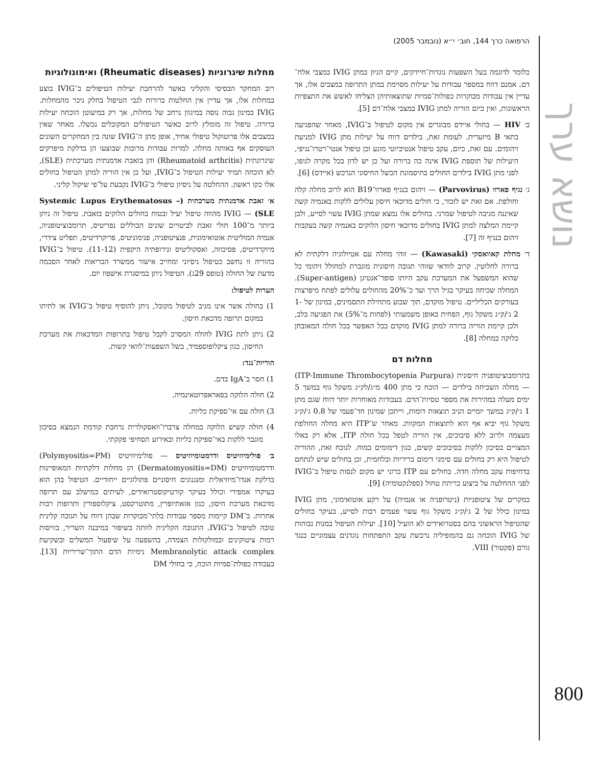הרפואה כרך 144, חוב׳ י״א (נובמבר 2005)
נושא ערך
800
כלומר לדוגמה בעל השפעות נוגדות־חיידקים, קיים הגיון במתן IVIG במצבי אלח־דם. אמנם דווח במספר עבודות על יעילות מסוימת במתן התרופה במצבים אלו, אך עדיין אין עבודות מבוקרות כפולות־סמיות שתוצאותיהן הצליחו לאשש את התצפיות הראשונות, ואין כיום הוריה למתן IVIG במצבי אלח־דם [5].
ב׳ HIV — בחולי איידס מבוגרים אין מקום לטיפול ב־IVIG, מאחר שהפגיעה בתאי B מיזערית. לעומת זאת, בילדים דווח על יעילות מתן IVIG למניעת זיהומים. עם זאת, כיום, עקב טיפול אנטיביוטי מונע וכן טיפול אנטי־רטרו־נגיפי, היעילות של תוספת IVIG אינה כה ברורה ועל כן יש לדון בכל מקרה לגופו, לפני מתן IVIG בילדים החולים בתיסמונת הכשל החיסוני הנרכש (איידס) [6].
ג׳ נגיף פארוו (Parvovirus) — זיהום בנגיף פארוו־B19 הוא לרוב מחלה קלה וחולפת. אם זאת יש לזכור, כי חולים מדוכאי חיסון עלולים ללקות באנמיה קשה שאיננה מגיבה לטיפול שמרני. בחולים אלו נמצא שמתן IVIG עשוי לסייע, ולכן קיימת המלצה למתן IVIG בחולים מדוכאי חיסון הלוקים באנמיה קשה בעקבות זיהום בנגיף זה [7].
ד׳ מחלת קאוואסקי (Kawasaki) — זוהי מחלה עם אטיולוגיה דלקתית לא ברורה לחלוטין. קרוב לוודאי שזוהי תגובה חיסונית מוגברת למחולל זיהומי כל שהוא המשפעל את המערכת עקב היותו סופר־אנטיגן (Super-antigen). המחלה שכיחה בעיקר בגיל הרך ועד כ־20% מהחולים עלולים לפתח מיפרצות בעורקים הכליליים. טיפול מוקדם, תוך שבוע מתחילת התסמינים, במינון של 1-2 ג׳/ק״ג משקל גוף, הפחית באופן משמעותי (לפחות מ־5%) את הפגיעה בלב, ולכן קיימת הוריה ברורה למתן IVIG מוקדם ככל האפשר בכל חולה המאובחן כלוקה במחלה [8].
מחלות דם
בתרומבוציטופניה חיסונית (ITP-Immune Thrombocytopenia Purpura) — מחלה השכיחה בילדים — הוכח כי מתן 400 מ״ג/לק״ג משקל גוף במשך 5 ימים מעלה במהירות את מספר טסיות־הדם. בעבודות מאוחרות יותר דווח שגם מתן 1 ג׳/ק״ג במשך יומיים הניב תוצאות דומות, וייתכן שמינון חד־פעמי של 0.8 ג׳/ק״ג משקל גוף יביא אף הוא לתוצאות המקוות. מאחר ש־ITP היא מחלה החולפת מעצמה ולרוב ללא סיבוכים, אין הוריה לטפל בכל חולה ITP, אלא רק באלו המצויים בסיכון ללקות בסיבוכים קשים, כגון דימומים במוח. לנוכח זאת, ההוריה לטיפול היא רק בחולים עם סימני דימום בריריות ובלחמית, וכן בחולים שיש לנתחם בדחיפות עקב מחלה חדה. בחולים עם ITP כרוני יש מקום לנסות טיפול ב־IVIG לפני ההחלטה על ביצוע כריתת טחול (ספלנקטומיה) [9].
במקרים של ציטופניות (ניטרופניה או אנמיה) על רקע אוטואימוני, מתן IVIG במינון כולל של 2 ג׳/ק״ג משקל גוף עשוי פעמים רבות לסייע, בעיקר בחולים שהטיפול הראשוני בהם בסטרואידים לא הועיל [10]. יעילות הטיפול במנות גבוהות של IVIG הוכחה גם בהמופיליה נרכשת עקב התפתחות נוגדנים עצמוניים כנגד גורם (פקטור) VIII.
מחלות שיגרוניות (Rheumatic diseases) ואימונולוגיות
רוב המחקר הבסיסי והקליני באשר להרחבת יעילות הטיפולים ב־IVIG בוצע במחלות אלו, אך עדיין אין החלטות ברורות לגבי הטיפול בחלק ניכר מהמחלות. IVIG במינון גבוה נוסה במיגוון נרחב של מחלות, אך רק במיעוטן הוכחה יעילות ברורה. טיפול זה מומלץ לרוב כאשר הטיפולים המקובלים נכשלו. מאחר שאין במצבים אלו פרוטוקול טיפולי אחיד, אופן מתן ה־IVIG שונה בין המחקרים השונים העוסקים אף באותה מחלה. למרות עבודות מרובות שבוצעו הן בדלקת מיפרקים שיגרונתית (Rheumatoid arthritis) והן בזאבת אדמנתית מערכתית (SLE), לא הוכחה תמיד יעילות הטיפול ב־IVIG, ועל כן אין הוריה למתן הטיפול בחולים אלו כקו ראשון. ההחלטה על ניסיון טיפולי ב־IVIG נקבעת על־פי שיקול קליני.
א׳ זאבת אדמנתית מערכתית (Systemic Lupus Erythematosus – SLE) — IVIG מהווה טיפול יעיל ובטוח בחולים הלוקים בזאבת. טיפול זה ניתן ביותר מ־100 חולי זאבת לביטויים שונים הכוללים נפריטיס, תרומבוציטופניה, אנמיה המוליטית אוטואימונית, פנציטופניה, פנימוניטיס, פריקרדיטיס, תפליט צידרי, מיוקרדיטיס, פסיכוזה, ואסקוליטיס ונירופתיה היקפית (11-12). טיפול ב־IVIG בהוריה זו נחשב כטיפול ניסיוני ומחייב אישור ממשרד הבריאות לאחר הסכמה מדעת של החולה (טופס 29ג). הטיפול ניתן במיסגרת אישפוז יום.
הערות לטיפול:
1) בחולה אשר אינו מגיב לטיפול מקובל, ניתן להוסיף טיפול ב־IVIG או לתיתו במקום תרופה מדכאת חיסון.
2) ניתן לתת IVIG לחולה המסרב לקבל טיפול בתרופות המדכאות את מערכת החיסון, כגון ציקלופוספמיד, בשל השפעות־לוואי קשות.
הוריות־נגד:
1) חסר ב־IgA בדם.
2) חולה הלוקה בפאראפרוטאינמיה.
3) חולה עם אי־ספיקת כליות.
4) חולה קשיש הלוקה במחלה צרברו־וואסקולרית נרחבת קודמת הנמצא בסיכון מוגבר ללקות באי־ספיקת כליות ובאירוע תסחיפי פקקתי.
ב׳ פולימיוזיטיס ודרמטומיוזיטיס — פולימיוזיטיס (Polymyositis=PM) ודרמטומיוזיטיס (Dermatomyositis=DM) הן מחלות דלקתיות המאופיינות בדלקת אנדו־מיוזיאלית ומנגנונים חיסוניים פתולוגיים ייחודיים. הטיפול בהן הוא בעיקרו אמפירי וכולל בעיקר קורטיקוסטרואידים, לעיתים במישלב עם תרופה מדכאת מערכת חיסון, כגון אזאתיופרין, מתוטרקסט, ציקלוספורין ותרופות רבות אחרות. ב־DM קיימות מספר עבודות בלתי־מבוקרות שבהן דווח על תגובה קלינית טובה לטיפול ב־IVIG. התגובה הקלינית לוותה בשיפור במיבנה השריר, בוויסות רמות ציטוקינים ובמולקולות הצמדה, בהשפעה על שיפעול המשלים ובשקיעת Membranolytic attack complex נימיות הדם התוך־שריריות [13]. בעבודה כפולת־סמיות הוכח, כי בחולי DM